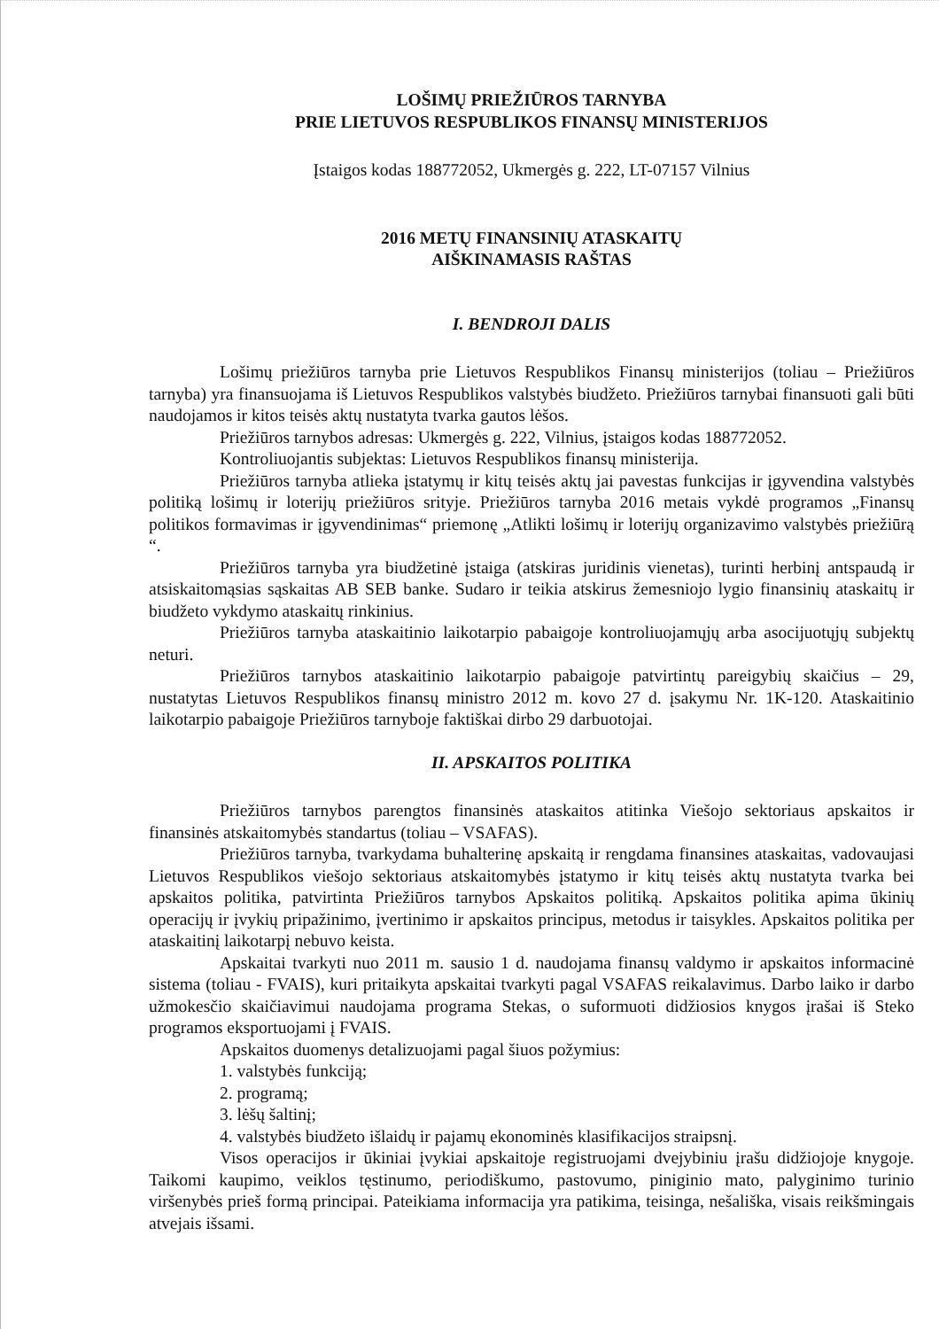LOŠIMŲ PRIEŽIŪROS TARNYBA
PRIE LIETUVOS RESPUBLIKOS FINANSŲ MINISTERIJOS
Įstaigos kodas 188772052, Ukmergės g. 222, LT-07157 Vilnius
2016 METŲ FINANSINIŲ ATASKAITŲ
AIŠKINAMASIS RAŠTAS
I. BENDROJI DALIS
Lošimų priežiūros tarnyba prie Lietuvos Respublikos Finansų ministerijos (toliau – Priežiūros tarnyba) yra finansuojama iš Lietuvos Respublikos valstybės biudžeto. Priežiūros tarnybai finansuoti gali būti naudojamos ir kitos teisės aktų nustatyta tvarka gautos lėšos.
Priežiūros tarnybos adresas: Ukmergės g. 222, Vilnius, įstaigos kodas 188772052.
Kontroliuojantis subjektas: Lietuvos Respublikos finansų ministerija.
Priežiūros tarnyba atlieka įstatymų ir kitų teisės aktų jai pavestas funkcijas ir įgyvendina valstybės politiką lošimų ir loterijų priežiūros srityje. Priežiūros tarnyba 2016 metais vykdė programos „Finansų politikos formavimas ir įgyvendinimas“ priemonę „Atlikti lošimų ir loterijų organizavimo valstybės priežiūrą “.
Priežiūros tarnyba yra biudžetinė įstaiga (atskiras juridinis vienetas), turinti herbinį antspaudą ir atsiskaitomąsias sąskaitas AB SEB banke. Sudaro ir teikia atskirus žemesniojo lygio finansinių ataskaitų ir biudžeto vykdymo ataskaitų rinkinius.
Priežiūros tarnyba ataskaitinio laikotarpio pabaigoje kontroliuojamųjų arba asocijuotųjų subjektų neturi.
Priežiūros tarnybos ataskaitinio laikotarpio pabaigoje patvirtintų pareigybių skaičius – 29, nustatytas Lietuvos Respublikos finansų ministro 2012 m. kovo 27 d. įsakymu Nr. 1K-120. Ataskaitinio laikotarpio pabaigoje Priežiūros tarnyboje faktiškai dirbo 29 darbuotojai.
II. APSKAITOS POLITIKA
Priežiūros tarnybos parengtos finansinės ataskaitos atitinka Viešojo sektoriaus apskaitos ir finansinės atskaitomybės standartus (toliau – VSAFAS).
Priežiūros tarnyba, tvarkydama buhalterinę apskaitą ir rengdama finansines ataskaitas, vadovaujasi Lietuvos Respublikos viešojo sektoriaus atskaitomybės įstatymo ir kitų teisės aktų nustatyta tvarka bei apskaitos politika, patvirtinta Priežiūros tarnybos Apskaitos politiką. Apskaitos politika apima ūkinių operacijų ir įvykių pripažinimo, įvertinimo ir apskaitos principus, metodus ir taisykles. Apskaitos politika per ataskaitinį laikotarpį nebuvo keista.
Apskaitai tvarkyti nuo 2011 m. sausio 1 d. naudojama finansų valdymo ir apskaitos informacinė sistema (toliau - FVAIS), kuri pritaikyta apskaitai tvarkyti pagal VSAFAS reikalavimus. Darbo laiko ir darbo užmokesčio skaičiavimui naudojama programa Stekas, o suformuoti didžiosios knygos įrašai iš Steko programos eksportuojami į FVAIS.
Apskaitos duomenys detalizuojami pagal šiuos požymius:
1. valstybės funkciją;
2. programą;
3. lėšų šaltinį;
4. valstybės biudžeto išlaidų ir pajamų ekonominės klasifikacijos straipsnį.
Visos operacijos ir ūkiniai įvykiai apskaitoje registruojami dvejybiniu įrašu didžiojoje knygoje. Taikomi kaupimo, veiklos tęstinumo, periodiškumo, pastovumo, piniginio mato, palyginimo turinio viršenybės prieš formą principai. Pateikiama informacija yra patikima, teisinga, nešališka, visais reikšmingais atvejais išsami.